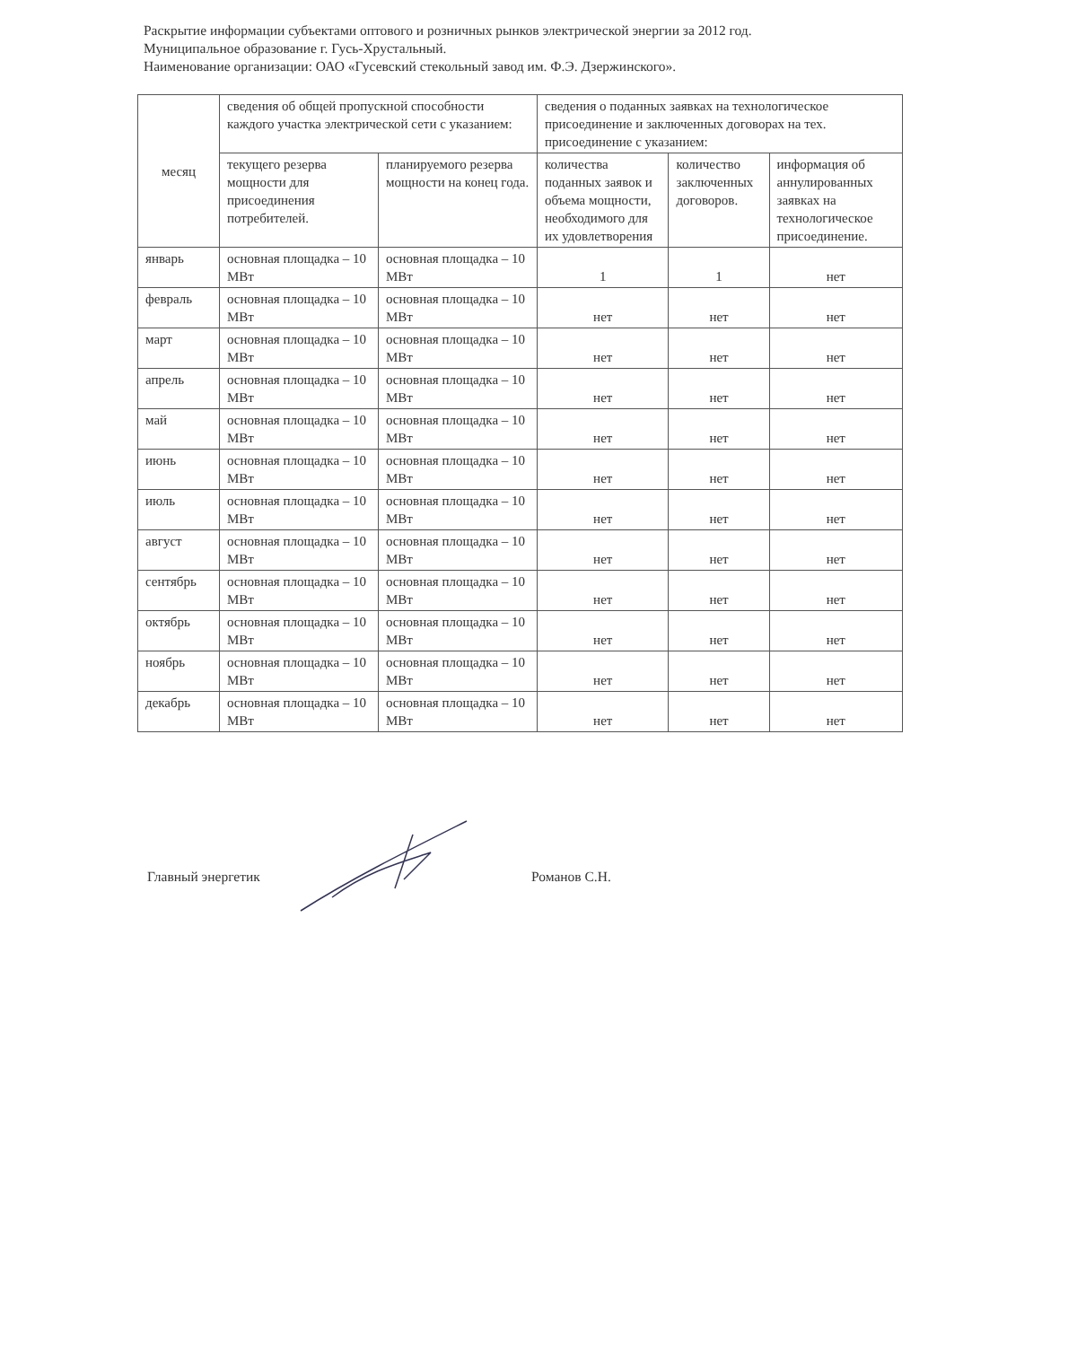Раскрытие информации субъектами оптового и розничных рынков электрической энергии за 2012 год.
Муниципальное образование г. Гусь-Хрустальный.
Наименование организации: ОАО «Гусевский стекольный завод им. Ф.Э. Дзержинского».
| месяц | сведения об общей пропускной способности каждого участка электрической сети с указанием: | | сведения о поданных заявках на технологическое присоединение и заключенных договорах на тех. присоединение с указанием: | | |
| --- | --- | --- | --- | --- | --- |
| | текущего резерва мощности для присоединения потребителей. | планируемого резерва мощности на конец года. | количества поданных заявок и объема мощности, необходимого для их удовлетворения | количество заключенных договоров. | информация об аннулированных заявках на технологическое присоединение. |
| январь | основная площадка – 10 МВт | основная площадка – 10 МВт | 1 | 1 | нет |
| февраль | основная площадка – 10 МВт | основная площадка – 10 МВт | нет | нет | нет |
| март | основная площадка – 10 МВт | основная площадка – 10 МВт | нет | нет | нет |
| апрель | основная площадка – 10 МВт | основная площадка – 10 МВт | нет | нет | нет |
| май | основная площадка – 10 МВт | основная площадка – 10 МВт | нет | нет | нет |
| июнь | основная площадка – 10 МВт | основная площадка – 10 МВт | нет | нет | нет |
| июль | основная площадка – 10 МВт | основная площадка – 10 МВт | нет | нет | нет |
| август | основная площадка – 10 МВт | основная площадка – 10 МВт | нет | нет | нет |
| сентябрь | основная площадка – 10 МВт | основная площадка – 10 МВт | нет | нет | нет |
| октябрь | основная площадка – 10 МВт | основная площадка – 10 МВт | нет | нет | нет |
| ноябрь | основная площадка – 10 МВт | основная площадка – 10 МВт | нет | нет | нет |
| декабрь | основная площадка – 10 МВт | основная площадка – 10 МВт | нет | нет | нет |
Главный энергетик Романов С.Н.